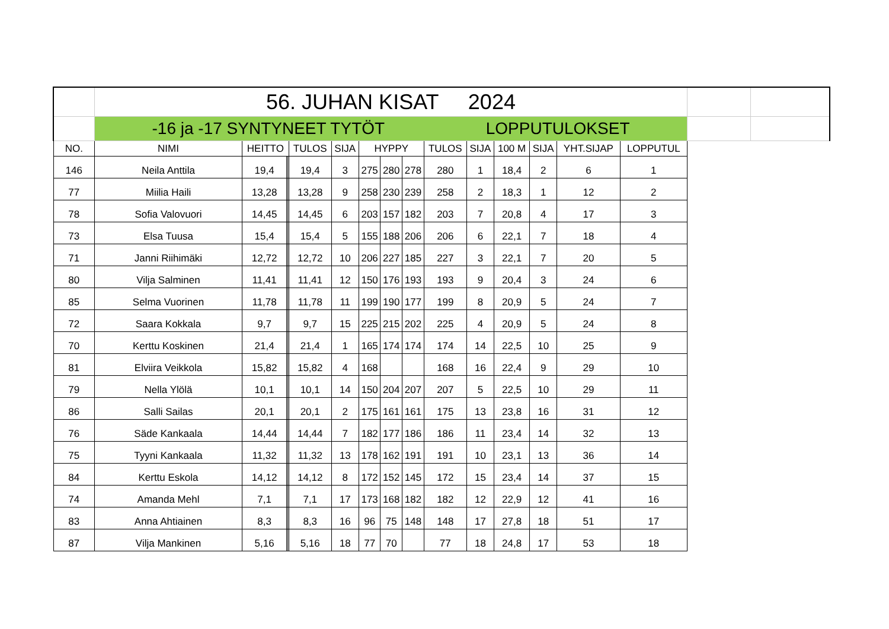| | 56. JUHAN KISAT 2024 | | | | | | | | | | | | | | | | |
| | -16 ja -17 SYNTYNEET TYTÖT LOPPUTULOKSET | | | | | | | | | | | | | | | | |
| NO. | NIMI | HEITTO | | | TULOS | SIJA | HYPPY | | | TULOS | SIJA | 100 M | SIJA | YHT.SIJAP | LOPPUTUL | | |
| 146 | Neila Anttila | 19,4 | | | 19,4 | 3 | 275 | 280 | 278 | 280 | 1 | 18,4 | 2 | 6 | 1 | | |
| 77 | Miilia Haili | 13,28 | | | 13,28 | 9 | 258 | 230 | 239 | 258 | 2 | 18,3 | 1 | 12 | 2 | | |
| 78 | Sofia Valovuori | 14,45 | | | 14,45 | 6 | 203 | 157 | 182 | 203 | 7 | 20,8 | 4 | 17 | 3 | | |
| 73 | Elsa Tuusa | 15,4 | | | 15,4 | 5 | 155 | 188 | 206 | 206 | 6 | 22,1 | 7 | 18 | 4 | | |
| 71 | Janni Riihimäki | 12,72 | | | 12,72 | 10 | 206 | 227 | 185 | 227 | 3 | 22,1 | 7 | 20 | 5 | | |
| 80 | Vilja Salminen | 11,41 | | | 11,41 | 12 | 150 | 176 | 193 | 193 | 9 | 20,4 | 3 | 24 | 6 | | |
| 85 | Selma Vuorinen | 11,78 | | | 11,78 | 11 | 199 | 190 | 177 | 199 | 8 | 20,9 | 5 | 24 | 7 | | |
| 72 | Saara Kokkala | 9,7 | | | 9,7 | 15 | 225 | 215 | 202 | 225 | 4 | 20,9 | 5 | 24 | 8 | | |
| 70 | Kerttu Koskinen | 21,4 | | | 21,4 | 1 | 165 | 174 | 174 | 174 | 14 | 22,5 | 10 | 25 | 9 | | |
| 81 | Elviira Veikkola | 15,82 | | | 15,82 | 4 | 168 | | | 168 | 16 | 22,4 | 9 | 29 | 10 | | |
| 79 | Nella Ylölä | 10,1 | | | 10,1 | 14 | 150 | 204 | 207 | 207 | 5 | 22,5 | 10 | 29 | 11 | | |
| 86 | Salli Sailas | 20,1 | | | 20,1 | 2 | 175 | 161 | 161 | 175 | 13 | 23,8 | 16 | 31 | 12 | | |
| 76 | Säde Kankaala | 14,44 | | | 14,44 | 7 | 182 | 177 | 186 | 186 | 11 | 23,4 | 14 | 32 | 13 | | |
| 75 | Tyyni Kankaala | 11,32 | | | 11,32 | 13 | 178 | 162 | 191 | 191 | 10 | 23,1 | 13 | 36 | 14 | | |
| 84 | Kerttu Eskola | 14,12 | | | 14,12 | 8 | 172 | 152 | 145 | 172 | 15 | 23,4 | 14 | 37 | 15 | | |
| 74 | Amanda Mehl | 7,1 | | | 7,1 | 17 | 173 | 168 | 182 | 182 | 12 | 22,9 | 12 | 41 | 16 | | |
| 83 | Anna Ahtiainen | 8,3 | | | 8,3 | 16 | 96 | 75 | 148 | 148 | 17 | 27,8 | 18 | 51 | 17 | | |
| 87 | Vilja Mankinen | 5,16 | | | 5,16 | 18 | 77 | 70 | | 77 | 18 | 24,8 | 17 | 53 | 18 | | |